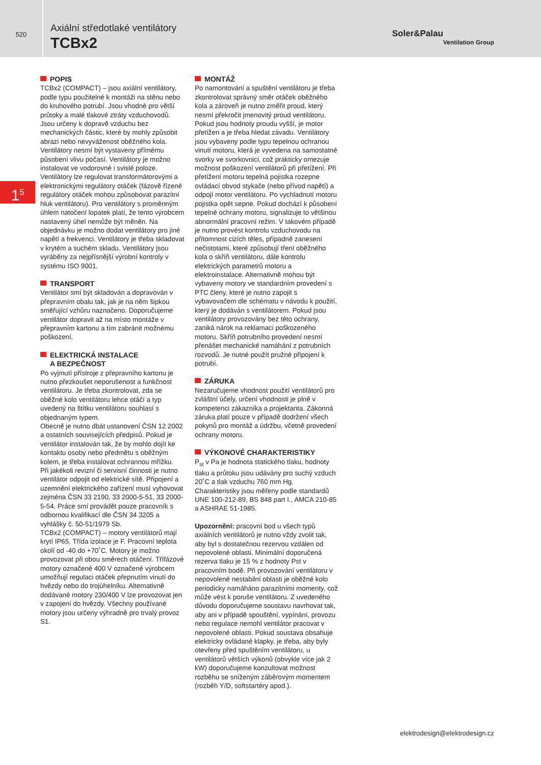520
Axiální středotlaké ventilátory
TCBx2
Soler&Palau
Ventilation Group
1<sup>5</sup>
POPIS
TCBx2 (COMPACT) – jsou axiální ventilátory, podle typu použitelné k montáži na stěnu nebo do kruhového potrubí. Jsou vhodné pro větší průtoky a malé tlakové ztráty vzduchovodů. Jsou určeny k dopravě vzduchu bez mechanických částic, které by mohly způsobit abrazi nebo nevyváženost oběžného kola. Ventilátory nesmí být vystaveny přímému působení vlivu počasí. Ventilátory je možno instalovat ve vodorovné i svislé poloze. Ventilátory lze regulovat transformátorovými a elektronickými regulátory otáček (fázově řízené regulátory otáček mohou způsobovat parazitní hluk ventilátoru). Pro ventilátory s proměnným úhlem natočení lopatek platí, že tento výrobcem nastavený úhel nemůže být měněn. Na objednávku je možno dodat ventilátory pro jiné napětí a frekvenci. Ventilátory je třeba skladovat v krytém a suchém skladu. Ventilátory jsou vyráběny za nejpřísnější výrobní kontroly v systému ISO 9001.
TRANSPORT
Ventilátor smí být skladován a dopravován v přepravním obalu tak, jak je na něm šipkou směřující vzhůru naznačeno. Doporučujeme ventilátor dopravit až na místo montáže v přepravním kartonu a tím zabránit možnému poškození.
ELEKTRICKÁ INSTALACE
A BEZPEČNOST
Po vyjmutí přístroje z přepravního kartonu je nutno přezkoušet neporušenost a funkčnost ventilátoru. Je třeba zkontrolovat, zda se oběžné kolo ventilátoru lehce otáčí a typ uvedený na štítku ventilátoru souhlasí s objednaným typem.
Obecně je nutno dbát ustanovení ČSN 12 2002 a ostatních souvisejících předpisů. Pokud je ventilátor instalován tak, že by mohlo dojít ke kontaktu osoby nebo předmětu s oběžným kolem, je třeba instalovat ochrannou mřížku.
Při jakékoli revizní či servisní činnosti je nutno ventilátor odpojit od elektrické sítě. Připojení a uzemnění elektrického zařízení musí vyhovovat zejména ČSN 33 2190, 33 2000-5-51, 33 2000-5-54. Práce smí provádět pouze pracovník s odbornou kvalifikací dle ČSN 34 3205 a vyhlášky č. 50-51/1979 Sb.
TCBx2 (COMPACT) – motory ventilátorů mají krytí IP65. Třída izolace je F. Pracovní teplota okolí od -40 do +70˚C. Motory je možno provozovat při obou směrech otáčení. Třífázové motory označené 400 V označené výrobcem umožňují regulaci otáček přepnutím vinutí do hvězdy nebo do trojúhelníku. Alternativně dodávané motory 230/400 V lze provozovat jen v zapojení do hvězdy. Všechny používané motory jsou určeny výhradně pro trvalý provoz S1.
MONTÁŽ
Po namontování a spuštění ventilátoru je třeba zkontrolovat správný směr otáček oběžného kola a zároveň je nutno změřit proud, který nesmí překročit jmenovitý proud ventilátoru. Pokud jsou hodnoty proudu vyšší, je motor přetížen a je třeba hledat závadu. Ventilátory jsou vybaveny podle typu tepelnou ochranou vinutí motoru, která je vyvedena na samostatné svorky ve svorkovnici, což prakticky omezuje možnost poškození ventilátorů při přetížení. Při přetížení motoru tepelná pojistka rozepne ovládací obvod stykače (nebo přívod napětí) a odpojí motor ventilátoru. Po vychladnutí motoru pojistka opět sepne. Pokud dochází k působení tepelné ochrany motoru, signalizuje to většinou abnormální pracovní režim. V takovém případě je nutno provést kontrolu vzduchovodu na přítomnost cizích těles, případně zanesení nečistotami, které způsobují tření oběžného kola o skříň ventilátoru, dále kontrolu elektrických parametrů motoru a elektroinstalace. Alternativně mohou být vybaveny motory ve standardním provedení s PTC členy, které je nutno zapojit s vybavovačem dle schématu v návodu k použití, který je dodáván s ventilátorem. Pokud jsou ventilátory provozovány bez této ochrany, zaniká nárok na reklamaci poškozeného motoru. Skříň potrubního provedení nesmí přenášet mechanické namáhání z potrubních rozvodů. Je nutné použít pružné připojení k potrubí.
ZÁRUKA
Nezaručujeme vhodnost použití ventilátorů pro zvláštní účely, určení vhodnosti je plně v kompetenci zákazníka a projektanta. Zákonná záruka platí pouze v případě dodržení všech pokynů pro montáž a údržbu, včetně provedení ochrany motoru.
VÝKONOVÉ CHARAKTERISTIKY
P<sub>st</sub> v Pa je hodnota statického tlaku, hodnoty tlaku a průtoku jsou udávány pro suchý vzduch 20˚C a tlak vzduchu 760 mm Hg. Charakteristiky jsou měřeny podle standardů UNE 100-212-89, BS 848 part I., AMCA 210-85 a ASHRAE 51-1985.
Upozornění: pracovní bod u všech typů axiálních ventilátorů je nutno vždy zvolit tak, aby byl s dostatečnou rezervou vzdálen od nepovolené oblasti. Minimální doporučená rezerva tlaku je 15 % z hodnoty Pst v pracovním bodě. Při provozování ventilátoru v nepovolené nestabilní oblasti je oběžné kolo periodicky namáháno parazitními momenty, což může vést k poruše ventilátoru. Z uvedeného důvodu doporučujeme soustavu navrhovat tak, aby ani v případě spouštění, vypínání, provozu nebo regulace nemohl ventilátor pracovat v nepovolené oblasti. Pokud soustava obsahuje elektricky ovládané klapky, je třeba, aby byly otevřeny před spuštěním ventilátoru, u ventilátorů větších výkonů (obvykle více jak 2 kW) doporučujeme konzultovat možnost rozběhu se sníženým záběrovým momentem (rozběh Y/D, softstartéry apod.).
elektrodesign@elektrodesign.cz